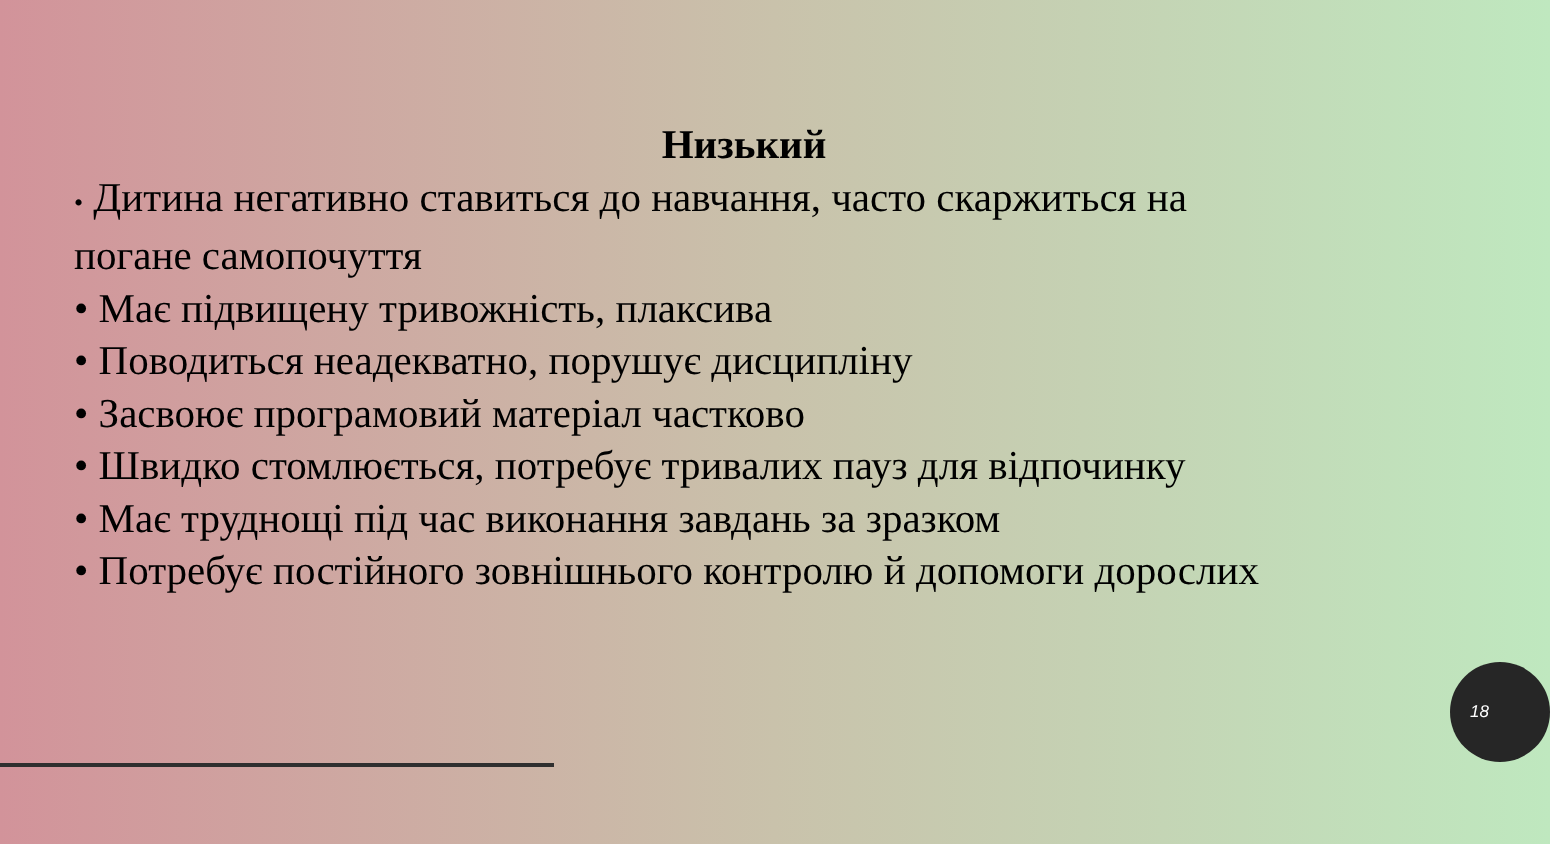Низький
• Дитина негативно ставиться до навчання, часто скаржиться на погане самопочуття
• Має підвищену тривожність, плаксива
• Поводиться неадекватно, порушує дисципліну
• Засвоює програмовий матеріал частково
• Швидко стомлюється, потребує тривалих пауз для відпочинку
• Має труднощі під час виконання завдань за зразком
• Потребує постійного зовнішнього контролю й допомоги дорослих
18